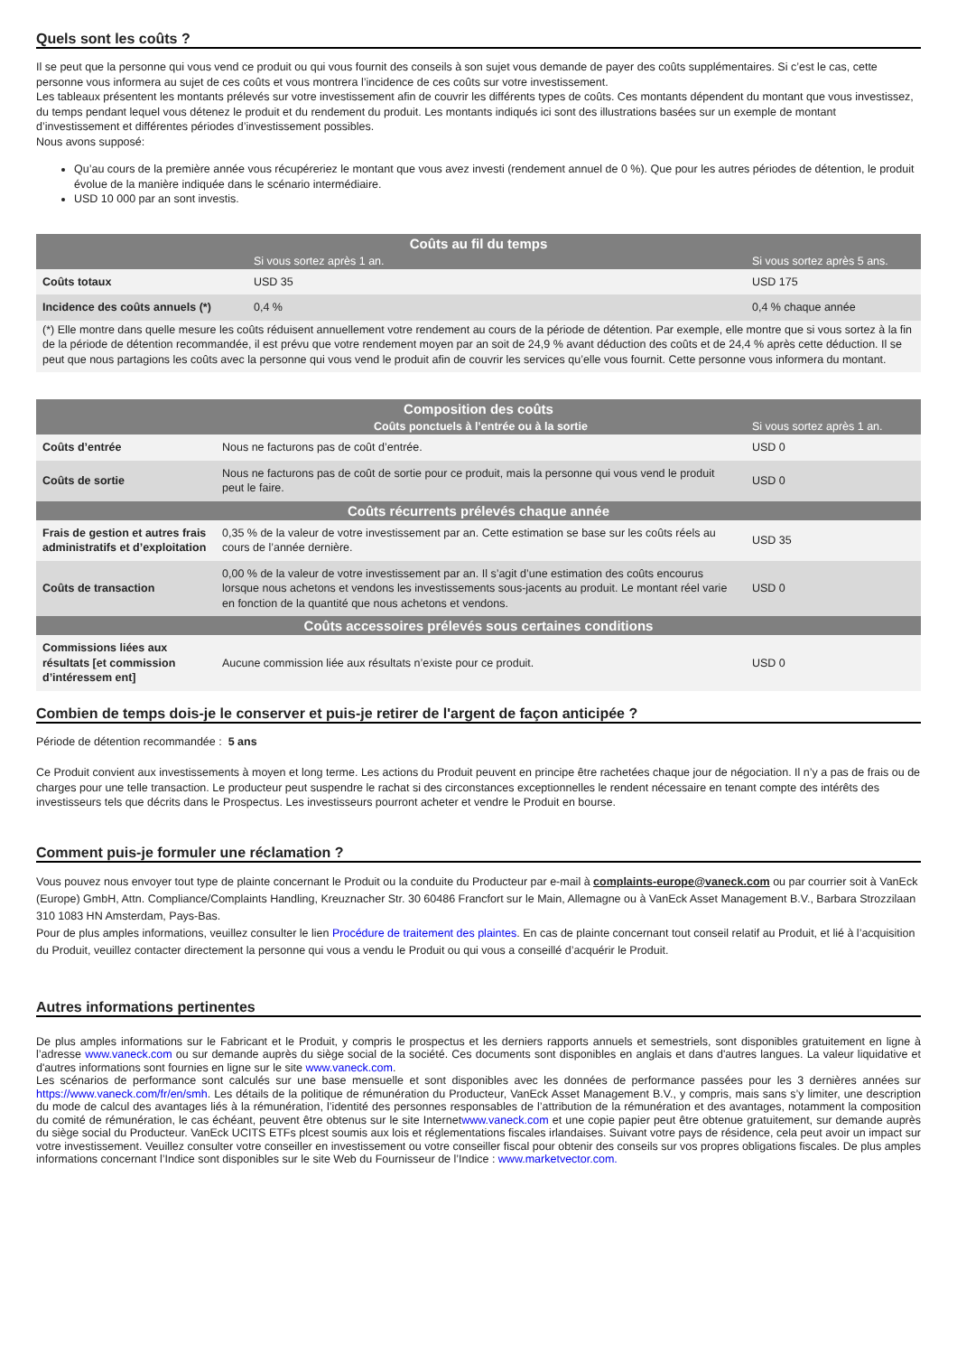Quels sont les coûts ?
Il se peut que la personne qui vous vend ce produit ou qui vous fournit des conseils à son sujet vous demande de payer des coûts supplémentaires. Si c’est le cas, cette personne vous informera au sujet de ces coûts et vous montrera l’incidence de ces coûts sur votre investissement.
Les tableaux présentent les montants prélevés sur votre investissement afin de couvrir les différents types de coûts. Ces montants dépendent du montant que vous investissez, du temps pendant lequel vous détenez le produit et du rendement du produit. Les montants indiqués ici sont des illustrations basées sur un exemple de montant d’investissement et différentes périodes d’investissement possibles.
Nous avons supposé:
Qu’au cours de la première année vous récupéreriez le montant que vous avez investi (rendement annuel de 0 %). Que pour les autres périodes de détention, le produit évolue de la manière indiquée dans le scénario intermédiaire.
USD 10 000 par an sont investis.
| Coûts au fil du temps | | |
| --- | --- | --- |
| | Si vous sortez après 1 an. | Si vous sortez après 5 ans. |
| Coûts totaux | USD 35 | USD 175 |
| Incidence des coûts annuels (*) | 0,4 % | 0,4 % chaque année |
| (*) Elle montre dans quelle mesure les coûts réduisent annuellement votre rendement au cours de la période de détention. Par exemple, elle montre que si vous sortez à la fin de la période de détention recommandée, il est prévu que votre rendement moyen par an soit de 24,9 % avant déduction des coûts et de 24,4 % après cette déduction. Il se peut que nous partagions les coûts avec la personne qui vous vend le produit afin de couvrir les services qu’elle vous fournit. Cette personne vous informera du montant. | | |
| Composition des coûts | | |
| --- | --- | --- |
| | Coûts ponctuels à l’entrée ou à la sortie | Si vous sortez après 1 an. |
| Coûts d’entrée | Nous ne facturons pas de coût d’entrée. | USD 0 |
| Coûts de sortie | Nous ne facturons pas de coût de sortie pour ce produit, mais la personne qui vous vend le produit peut le faire. | USD 0 |
| Coûts récurrents prélevés chaque année | | |
| Frais de gestion et autres frais administratifs et d’exploitation | 0,35 % de la valeur de votre investissement par an. Cette estimation se base sur les coûts réels au cours de l’année dernière. | USD 35 |
| Coûts de transaction | 0,00 % de la valeur de votre investissement par an. Il s’agit d’une estimation des coûts encourus lorsque nous achetons et vendons les investissements sous-jacents au produit. Le montant réel varie en fonction de la quantité que nous achetons et vendons. | USD 0 |
| Coûts accessoires prélevés sous certaines conditions | | |
| Commissions liées aux résultats [et commission d’intéressem ent] | Aucune commission liée aux résultats n’existe pour ce produit. | USD 0 |
Combien de temps dois-je le conserver et puis-je retirer de l'argent de façon anticipée ?
Période de détention recommandée : 5 ans
Ce Produit convient aux investissements à moyen et long terme. Les actions du Produit peuvent en principe être rachetées chaque jour de négociation. Il n’y a pas de frais ou de charges pour une telle transaction. Le producteur peut suspendre le rachat si des circonstances exceptionnelles le rendent nécessaire en tenant compte des intérêts des investisseurs tels que décrits dans le Prospectus. Les investisseurs pourront acheter et vendre le Produit en bourse.
Comment puis-je formuler une réclamation ?
Vous pouvez nous envoyer tout type de plainte concernant le Produit ou la conduite du Producteur par e-mail à complaints-europe@vaneck.com ou par courrier soit à VanEck (Europe) GmbH, Attn. Compliance/Complaints Handling, Kreuznacher Str. 30 60486 Francfort sur le Main, Allemagne ou à VanEck Asset Management B.V., Barbara Strozzilaan 310 1083 HN Amsterdam, Pays-Bas.
Pour de plus amples informations, veuillez consulter le lien Procédure de traitement des plaintes. En cas de plainte concernant tout conseil relatif au Produit, et lié à l’acquisition du Produit, veuillez contacter directement la personne qui vous a vendu le Produit ou qui vous a conseillé d’acquérir le Produit.
Autres informations pertinentes
De plus amples informations sur le Fabricant et le Produit, y compris le prospectus et les derniers rapports annuels et semestriels, sont disponibles gratuitement en ligne à l’adresse www.vaneck.com ou sur demande auprès du siège social de la société. Ces documents sont disponibles en anglais et dans d'autres langues. La valeur liquidative et d'autres informations sont fournies en ligne sur le site www.vaneck.com.
Les scénarios de performance sont calculés sur une base mensuelle et sont disponibles avec les données de performance passées pour les 3 dernières années sur https://www.vaneck.com/fr/en/smh. Les détails de la politique de rémunération du Producteur, VanEck Asset Management B.V., y compris, mais sans s’y limiter, une description du mode de calcul des avantages liés à la rémunération, l’identité des personnes responsables de l’attribution de la rémunération et des avantages, notamment la composition du comité de rémunération, le cas échéant, peuvent être obtenus sur le site Internetwww.vaneck.com et une copie papier peut être obtenue gratuitement, sur demande auprès du siège social du Producteur. VanEck UCITS ETFs plcest soumis aux lois et réglementations fiscales irlandaises. Suivant votre pays de résidence, cela peut avoir un impact sur votre investissement. Veuillez consulter votre conseiller en investissement ou votre conseiller fiscal pour obtenir des conseils sur vos propres obligations fiscales. De plus amples informations concernant l’Indice sont disponibles sur le site Web du Fournisseur de l’Indice : www.marketvector.com.